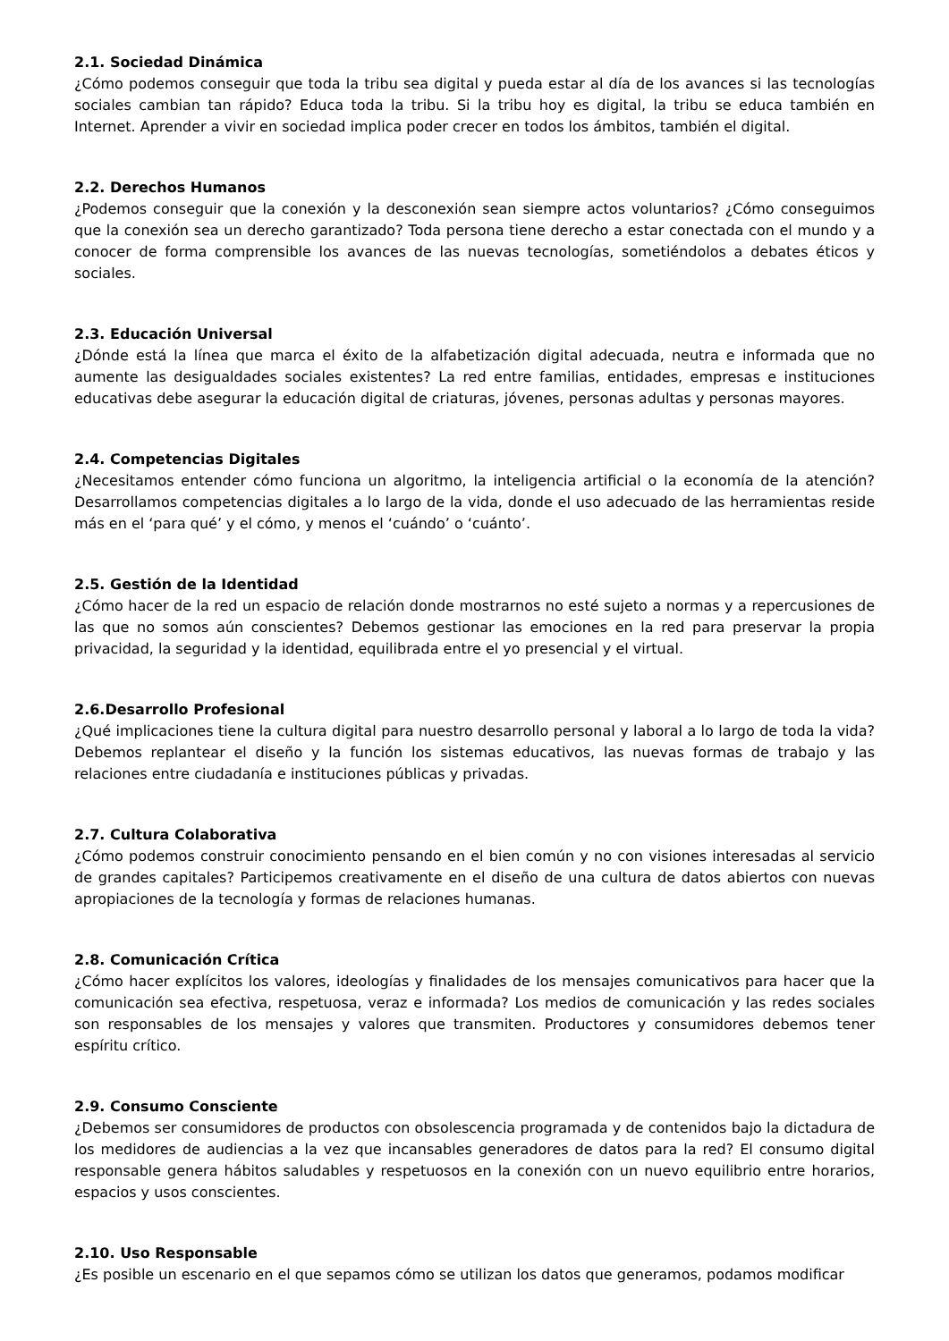2.1. Sociedad Dinámica
¿Cómo podemos conseguir que toda la tribu sea digital y pueda estar al día de los avances si las tecnologías sociales cambian tan rápido? Educa toda la tribu. Si la tribu hoy es digital, la tribu se educa también en Internet. Aprender a vivir en sociedad implica poder crecer en todos los ámbitos, también el digital.
2.2. Derechos Humanos
¿Podemos conseguir que la conexión y la desconexión sean siempre actos voluntarios? ¿Cómo conseguimos que la conexión sea un derecho garantizado? Toda persona tiene derecho a estar conectada con el mundo y a conocer de forma comprensible los avances de las nuevas tecnologías, sometiéndolos a debates éticos y sociales.
2.3. Educación Universal
¿Dónde está la línea que marca el éxito de la alfabetización digital adecuada, neutra e informada que no aumente las desigualdades sociales existentes? La red entre familias, entidades, empresas e instituciones educativas debe asegurar la educación digital de criaturas, jóvenes, personas adultas y personas mayores.
2.4. Competencias Digitales
¿Necesitamos entender cómo funciona un algoritmo, la inteligencia artificial o la economía de la atención? Desarrollamos competencias digitales a lo largo de la vida, donde el uso adecuado de las herramientas reside más en el ‘para qué’ y el cómo, y menos el ‘cuándo’ o ‘cuánto’.
2.5. Gestión de la Identidad
¿Cómo hacer de la red un espacio de relación donde mostrarnos no esté sujeto a normas y a repercusiones de las que no somos aún conscientes? Debemos gestionar las emociones en la red para preservar la propia privacidad, la seguridad y la identidad, equilibrada entre el yo presencial y el virtual.
2.6.Desarrollo Profesional
¿Qué implicaciones tiene la cultura digital para nuestro desarrollo personal y laboral a lo largo de toda la vida? Debemos replantear el diseño y la función los sistemas educativos, las nuevas formas de trabajo y las relaciones entre ciudadanía e instituciones públicas y privadas.
2.7. Cultura Colaborativa
¿Cómo podemos construir conocimiento pensando en el bien común y no con visiones interesadas al servicio de grandes capitales? Participemos creativamente en el diseño de una cultura de datos abiertos con nuevas apropiaciones de la tecnología y formas de relaciones humanas.
2.8. Comunicación Crítica
¿Cómo hacer explícitos los valores, ideologías y finalidades de los mensajes comunicativos para hacer que la comunicación sea efectiva, respetuosa, veraz e informada? Los medios de comunicación y las redes sociales son responsables de los mensajes y valores que transmiten. Productores y consumidores debemos tener espíritu crítico.
2.9. Consumo Consciente
¿Debemos ser consumidores de productos con obsolescencia programada y de contenidos bajo la dictadura de los medidores de audiencias a la vez que incansables generadores de datos para la red? El consumo digital responsable genera hábitos saludables y respetuosos en la conexión con un nuevo equilibrio entre horarios, espacios y usos conscientes.
2.10. Uso Responsable
¿Es posible un escenario en el que sepamos cómo se utilizan los datos que generamos, podamos modificar